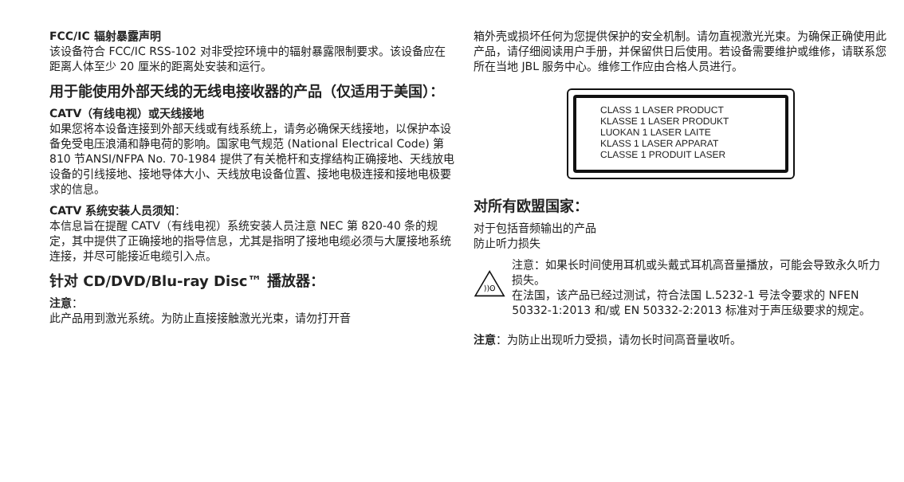FCC/IC 辐射暴露声明
该设备符合 FCC/IC RSS-102 对非受控环境中的辐射暴露限制要求。该设备应在距离人体至少 20 厘米的距离处安装和运行。
用于能使用外部天线的无线电接收器的产品（仅适用于美国）：
CATV（有线电视）或天线接地
如果您将本设备连接到外部天线或有线系统上，请务必确保天线接地，以保护本设备免受电压浪涌和静电荷的影响。国家电气规范 (National Electrical Code) 第 810 节ANSI/NFPA No. 70-1984 提供了有关桅杆和支撑结构正确接地、天线放电设备的引线接地、接地导体大小、天线放电设备位置、接地电极连接和接地电极要求的信息。
CATV 系统安装人员须知：
本信息旨在提醒 CATV（有线电视）系统安装人员注意 NEC 第 820-40 条的规定，其中提供了正确接地的指导信息，尤其是指明了接地电缆必须与大厦接地系统连接，并尽可能接近电缆引入点。
针对 CD/DVD/Blu-ray Disc™ 播放器：
注意：
此产品用到激光系统。为防止直接接触激光光束，请勿打开音
箱外壳或损坏任何为您提供保护的安全机制。请勿直视激光光束。为确保正确使用此产品，请仔细阅读用户手册，并保留供日后使用。若设备需要维护或维修，请联系您所在当地 JBL 服务中心。维修工作应由合格人员进行。
CLASS 1 LASER PRODUCT
KLASSE 1 LASER PRODUKT
LUOKAN 1 LASER LAITE
KLASS 1 LASER APPARAT
CLASSE 1 PRODUIT LASER
对所有欧盟国家：
对于包括音频输出的产品
防止听力损失
))ʘ
注意：如果长时间使用耳机或头戴式耳机高音量播放，可能会导致永久听力损失。
在法国，该产品已经过测试，符合法国 L.5232-1 号法令要求的 NFEN 50332-1:2013 和/或 EN 50332-2:2013 标准对于声压级要求的规定。
注意：为防止出现听力受损，请勿长时间高音量收听。